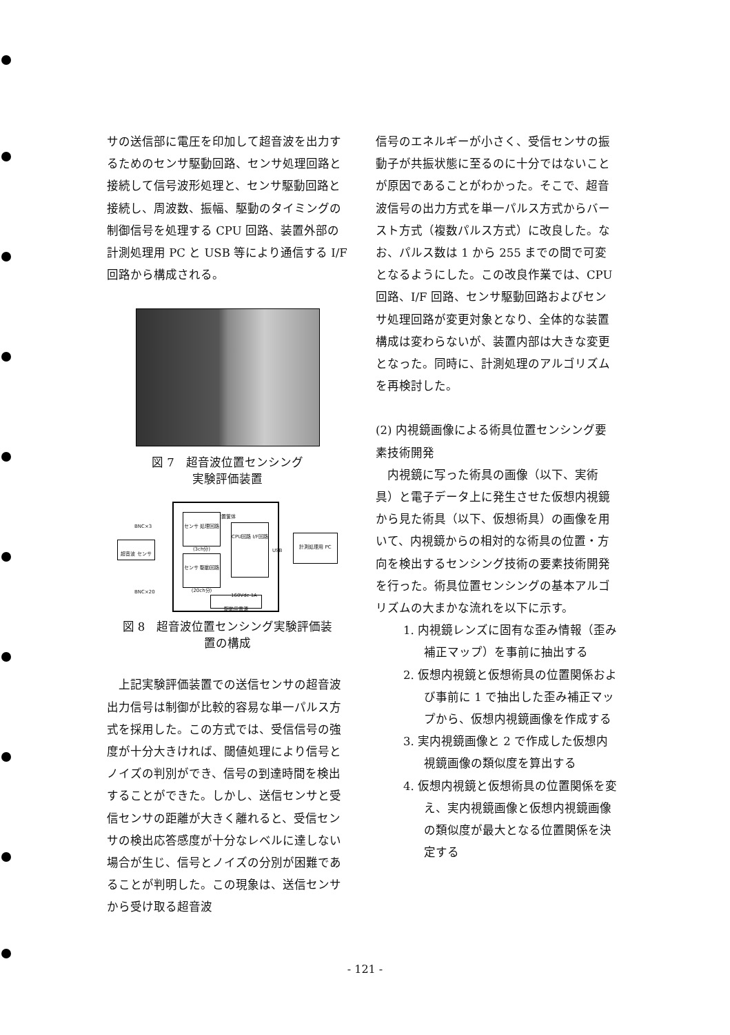サの送信部に電圧を印加して超音波を出力するためのセンサ駆動回路、センサ処理回路と接続して信号波形処理と、センサ駆動回路と接続し、周波数、振幅、駆動のタイミングの制御信号を処理する CPU 回路、装置外部の計測処理用 PC と USB 等により通信する I/F 回路から構成される。
図 7　超音波位置センシング
実験評価装置
装置筐体
超音波 センサ
センサ 処理回路 (3ch分)
センサ 駆動回路 (20ch分)
CPU回路 I/F回路
計測処理用 PC
駆動用電源
BNC×3
BNC×20
USB
160Vdc·1A
図 8　超音波位置センシング実験評価装
置の構成
上記実験評価装置での送信センサの超音波出力信号は制御が比較的容易な単一パルス方式を採用した。この方式では、受信信号の強度が十分大きければ、閾値処理により信号とノイズの判別ができ、信号の到達時間を検出することができた。しかし、送信センサと受信センサの距離が大きく離れると、受信センサの検出応答感度が十分なレベルに達しない場合が生じ、信号とノイズの分別が困難であることが判明した。この現象は、送信センサから受け取る超音波
信号のエネルギーが小さく、受信センサの振動子が共振状態に至るのに十分ではないことが原因であることがわかった。そこで、超音波信号の出力方式を単一パルス方式からバースト方式（複数パルス方式）に改良した。なお、パルス数は 1 から 255 までの間で可変となるようにした。この改良作業では、CPU 回路、I/F 回路、センサ駆動回路およびセンサ処理回路が変更対象となり、全体的な装置構成は変わらないが、装置内部は大きな変更となった。同時に、計測処理のアルゴリズムを再検討した。
(2) 内視鏡画像による術具位置センシング要素技術開発
内視鏡に写った術具の画像（以下、実術具）と電子データ上に発生させた仮想内視鏡から見た術具（以下、仮想術具）の画像を用いて、内視鏡からの相対的な術具の位置・方向を検出するセンシング技術の要素技術開発を行った。術具位置センシングの基本アルゴリズムの大まかな流れを以下に示す。
1. 内視鏡レンズに固有な歪み情報（歪み補正マップ）を事前に抽出する
2. 仮想内視鏡と仮想術具の位置関係および事前に 1 で抽出した歪み補正マップから、仮想内視鏡画像を作成する
3. 実内視鏡画像と 2 で作成した仮想内視鏡画像の類似度を算出する
4. 仮想内視鏡と仮想術具の位置関係を変え、実内視鏡画像と仮想内視鏡画像の類似度が最大となる位置関係を決定する
- 121 -